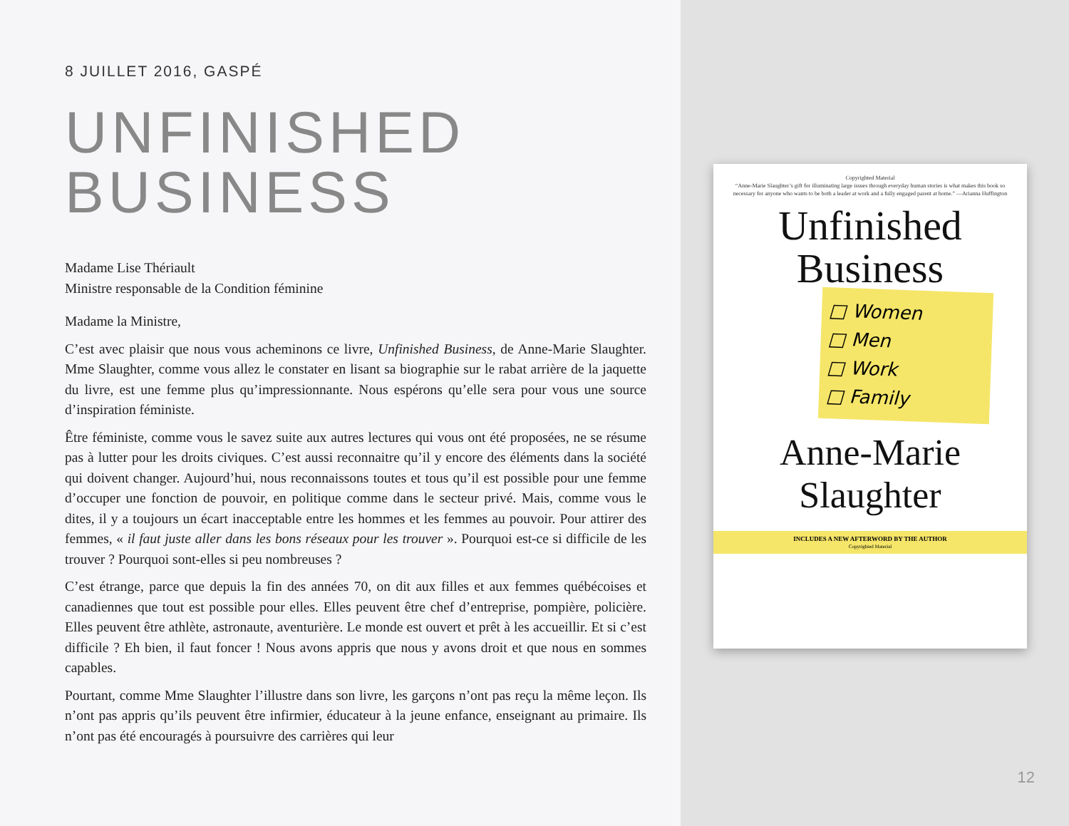8 JUILLET 2016, GASPÉ
UNFINISHED
BUSINESS
Madame Lise Thériault
Ministre responsable de la Condition féminine
Madame la Ministre,
C’est avec plaisir que nous vous acheminons ce livre, Unfinished Business, de Anne-Marie Slaughter. Mme Slaughter, comme vous allez le constater en lisant sa biographie sur le rabat arrière de la jaquette du livre, est une femme plus qu’impressionnante. Nous espérons qu’elle sera pour vous une source d’inspiration féministe.
Être féministe, comme vous le savez suite aux autres lectures qui vous ont été proposées, ne se résume pas à lutter pour les droits civiques. C’est aussi reconnaitre qu’il y encore des éléments dans la société qui doivent changer. Aujourd’hui, nous reconnaissons toutes et tous qu’il est possible pour une femme d’occuper une fonction de pouvoir, en politique comme dans le secteur privé. Mais, comme vous le dites, il y a toujours un écart inacceptable entre les hommes et les femmes au pouvoir. Pour attirer des femmes, « il faut juste aller dans les bons réseaux pour les trouver ». Pourquoi est-ce si difficile de les trouver ? Pourquoi sont-elles si peu nombreuses ?
C’est étrange, parce que depuis la fin des années 70, on dit aux filles et aux femmes québécoises et canadiennes que tout est possible pour elles. Elles peuvent être chef d’entreprise, pompière, policière. Elles peuvent être athlète, astronaute, aventurière. Le monde est ouvert et prêt à les accueillir. Et si c’est difficile ? Eh bien, il faut foncer ! Nous avons appris que nous y avons droit et que nous en sommes capables.
Pourtant, comme Mme Slaughter l’illustre dans son livre, les garçons n’ont pas reçu la même leçon. Ils n’ont pas appris qu’ils peuvent être infirmier, éducateur à la jeune enfance, enseignant au primaire. Ils n’ont pas été encouragés à poursuivre des carrières qui leur
Copyrighted Material
“Anne-Marie Slaughter’s gift for illuminating large issues through everyday human stories is what makes this book so necessary for anyone who wants to be both a leader at work and a fully engaged parent at home.” —Arianna Huffington
Unfinished
Business
□ Women
□ Men
□ Work
□ Family
Anne-Marie
Slaughter
INCLUDES A NEW AFTERWORD BY THE AUTHOR
Copyrighted Material
12